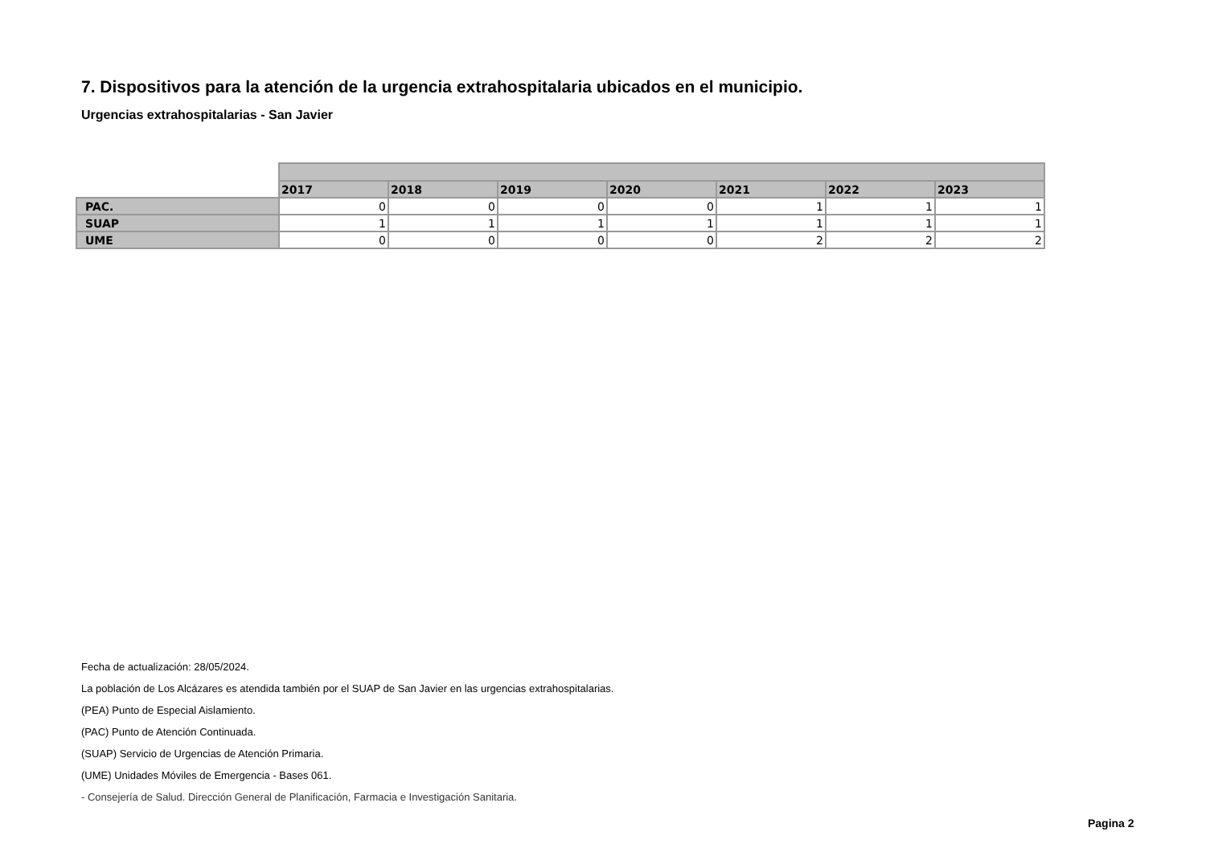7. Dispositivos para la atención de la urgencia extrahospitalaria ubicados en el municipio.
Urgencias extrahospitalarias - San Javier
| | 2017 | 2018 | 2019 | 2020 | 2021 | 2022 | 2023 |
| --- | --- | --- | --- | --- | --- | --- | --- |
| PAC. | 0 | 0 | 0 | 0 | 1 | 1 | 1 |
| SUAP | 1 | 1 | 1 | 1 | 1 | 1 | 1 |
| UME | 0 | 0 | 0 | 0 | 2 | 2 | 2 |
Fecha de actualización: 28/05/2024.
La población de Los Alcázares es atendida también por el SUAP de San Javier en las urgencias extrahospitalarias.
(PEA) Punto de Especial Aislamiento.
(PAC) Punto de Atención Continuada.
(SUAP) Servicio de Urgencias de Atención Primaria.
(UME) Unidades Móviles de Emergencia - Bases 061.
- Consejería de Salud. Dirección General de Planificación, Farmacia e Investigación Sanitaria.
Pagina 2